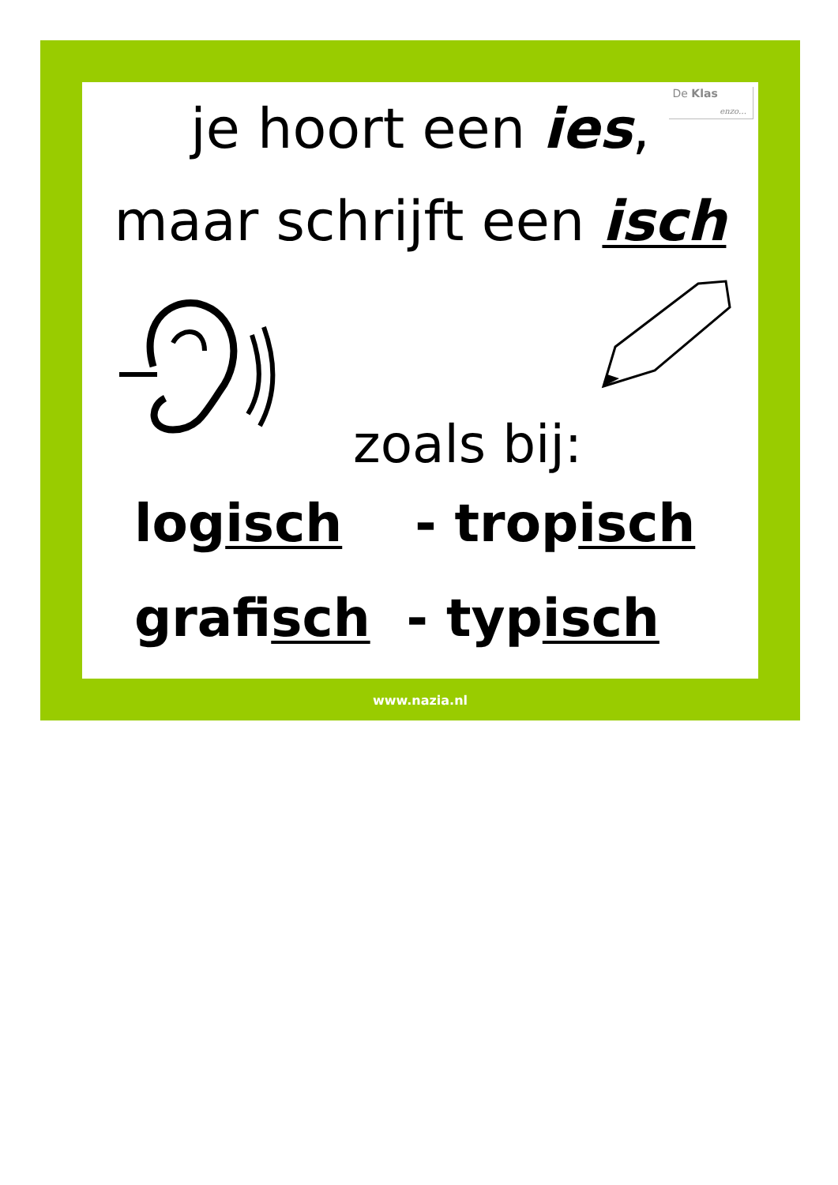De Klas
enzo…
je hoort een ies,
maar schrijft een isch
zoals bij:
logisch - tropisch
grafisch - typisch
www.nazia.nl